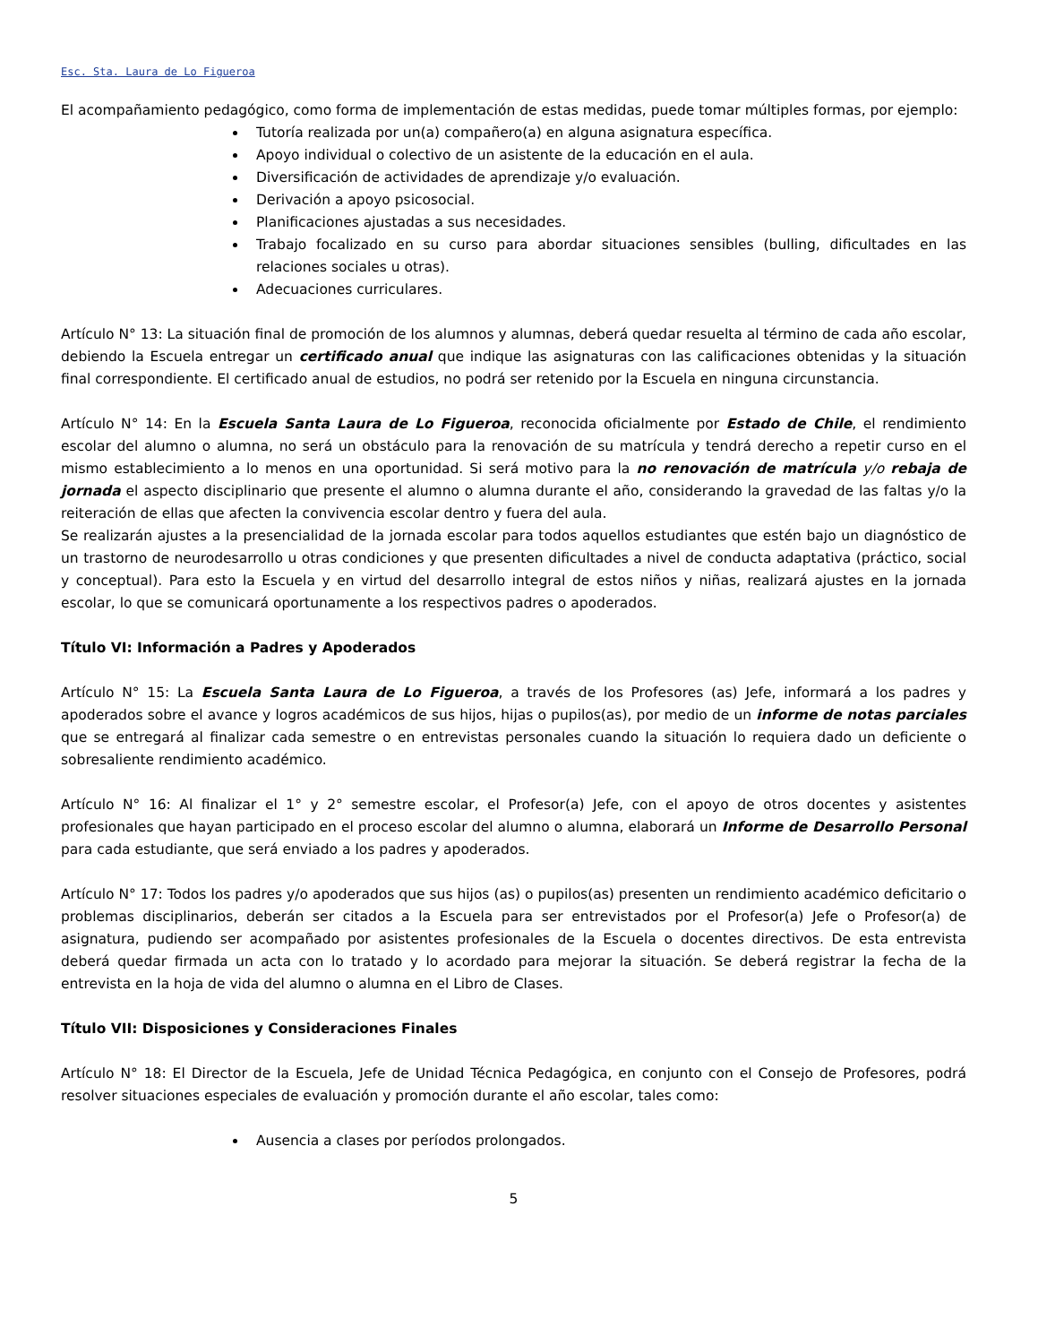Esc. Sta. Laura de Lo Figueroa
El acompañamiento pedagógico, como forma de implementación de estas medidas, puede tomar múltiples formas, por ejemplo:
Tutoría realizada por un(a) compañero(a) en alguna asignatura específica.
Apoyo individual o colectivo de un asistente de la educación en el aula.
Diversificación de actividades de aprendizaje y/o evaluación.
Derivación a apoyo psicosocial.
Planificaciones ajustadas a sus necesidades.
Trabajo focalizado en su curso para abordar situaciones sensibles (bulling, dificultades en las relaciones sociales u otras).
Adecuaciones curriculares.
Artículo N° 13: La situación final de promoción de los alumnos y alumnas, deberá quedar resuelta al término de cada año escolar, debiendo la Escuela entregar un certificado anual que indique las asignaturas con las calificaciones obtenidas y la situación final correspondiente. El certificado anual de estudios, no podrá ser retenido por la Escuela en ninguna circunstancia.
Artículo N° 14: En la Escuela Santa Laura de Lo Figueroa, reconocida oficialmente por Estado de Chile, el rendimiento escolar del alumno o alumna, no será un obstáculo para la renovación de su matrícula y tendrá derecho a repetir curso en el mismo establecimiento a lo menos en una oportunidad. Si será motivo para la no renovación de matrícula y/o rebaja de jornada el aspecto disciplinario que presente el alumno o alumna durante el año, considerando la gravedad de las faltas y/o la reiteración de ellas que afecten la convivencia escolar dentro y fuera del aula.
Se realizarán ajustes a la presencialidad de la jornada escolar para todos aquellos estudiantes que estén bajo un diagnóstico de un trastorno de neurodesarrollo u otras condiciones y que presenten dificultades a nivel de conducta adaptativa (práctico, social y conceptual). Para esto la Escuela y en virtud del desarrollo integral de estos niños y niñas, realizará ajustes en la jornada escolar, lo que se comunicará oportunamente a los respectivos padres o apoderados.
Título VI: Información a Padres y Apoderados
Artículo N° 15: La Escuela Santa Laura de Lo Figueroa, a través de los Profesores (as) Jefe, informará a los padres y apoderados sobre el avance y logros académicos de sus hijos, hijas o pupilos(as), por medio de un informe de notas parciales que se entregará al finalizar cada semestre o en entrevistas personales cuando la situación lo requiera dado un deficiente o sobresaliente rendimiento académico.
Artículo N° 16: Al finalizar el 1° y 2° semestre escolar, el Profesor(a) Jefe, con el apoyo de otros docentes y asistentes profesionales que hayan participado en el proceso escolar del alumno o alumna, elaborará un Informe de Desarrollo Personal para cada estudiante, que será enviado a los padres y apoderados.
Artículo N° 17: Todos los padres y/o apoderados que sus hijos (as) o pupilos(as) presenten un rendimiento académico deficitario o problemas disciplinarios, deberán ser citados a la Escuela para ser entrevistados por el Profesor(a) Jefe o Profesor(a) de asignatura, pudiendo ser acompañado por asistentes profesionales de la Escuela o docentes directivos. De esta entrevista deberá quedar firmada un acta con lo tratado y lo acordado para mejorar la situación. Se deberá registrar la fecha de la entrevista en la hoja de vida del alumno o alumna en el Libro de Clases.
Título VII: Disposiciones y Consideraciones Finales
Artículo N° 18: El Director de la Escuela, Jefe de Unidad Técnica Pedagógica, en conjunto con el Consejo de Profesores, podrá resolver situaciones especiales de evaluación y promoción durante el año escolar, tales como:
Ausencia a clases por períodos prolongados.
5